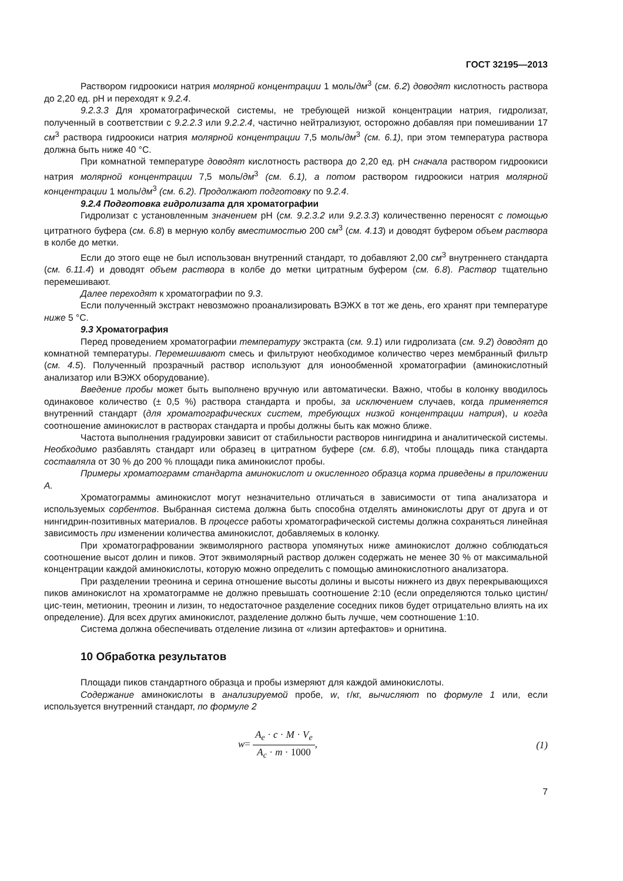ГОСТ 32195—2013
Раствором гидроокиси натрия молярной концентрации 1 моль/дм<sup>3</sup> (см. 6.2) доводят кислотность раствора до 2,20 ед. pH и переходят к 9.2.4.
9.2.3.3 Для хроматографической системы, не требующей низкой концентрации натрия, гидролизат, полученный в соответствии с 9.2.2.3 или 9.2.2.4, частично нейтрализуют, осторожно добавляя при помешивании 17 см<sup>3</sup> раствора гидроокиси натрия молярной концентрации 7,5 моль/дм<sup>3</sup> (см. 6.1), при этом температура раствора должна быть ниже 40 °С.
При комнатной температуре доводят кислотность раствора до 2,20 ед. pH сначала раствором гидроокиси натрия молярной концентрации 7,5 моль/дм<sup>3</sup> (см. 6.1), а потом раствором гидроокиси натрия молярной концентрации 1 моль/дм<sup>3</sup> (см. 6.2). Продолжают подготовку по 9.2.4.
9.2.4 Подготовка гидролизата для хроматографии
Гидролизат с установленным значением pH (см. 9.2.3.2 или 9.2.3.3) количественно переносят с помощью цитратного буфера (см. 6.8) в мерную колбу вместимостью 200 см<sup>3</sup> (см. 4.13) и доводят буфером объем раствора в колбе до метки.
Если до этого еще не был использован внутренний стандарт, то добавляют 2,00 см<sup>3</sup> внутреннего стандарта (см. 6.11.4) и доводят объем раствора в колбе до метки цитратным буфером (см. 6.8). Раствор тщательно перемешивают.
Далее переходят к хроматографии по 9.3.
Если полученный экстракт невозможно проанализировать ВЭЖХ в тот же день, его хранят при температуре ниже 5 °С.
9.3 Хроматография
Перед проведением хроматографии температуру экстракта (см. 9.1) или гидролизата (см. 9.2) доводят до комнатной температуры. Перемешивают смесь и фильтруют необходимое количество через мембранный фильтр (см. 4.5). Полученный прозрачный раствор используют для ионообменной хроматографии (аминокислотный анализатор или ВЭЖХ оборудование).
Введение пробы может быть выполнено вручную или автоматически. Важно, чтобы в колонку вводилось одинаковое количество (± 0,5 %) раствора стандарта и пробы, за исключением случаев, когда применяется внутренний стандарт (для хроматографических систем, требующих низкой концентрации натрия), и когда соотношение аминокислот в растворах стандарта и пробы должны быть как можно ближе.
Частота выполнения градуировки зависит от стабильности растворов нингидрина и аналитической системы. Необходимо разбавлять стандарт или образец в цитратном буфере (см. 6.8), чтобы площадь пика стандарта составляла от 30 % до 200 % площади пика аминокислот пробы.
Примеры хроматограмм стандарта аминокислот и окисленного образца корма приведены в приложении А.
Хроматограммы аминокислот могут незначительно отличаться в зависимости от типа анализатора и используемых сорбентов. Выбранная система должна быть способна отделять аминокислоты друг от друга и от нингидрин-позитивных материалов. В процессе работы хроматографической системы должна сохраняться линейная зависимость при изменении количества аминокислот, добавляемых в колонку.
При хроматографровании эквимолярного раствора упомянутых ниже аминокислот должно соблюдаться соотношение высот долин и пиков. Этот эквимолярный раствор должен содержать не менее 30 % от максимальной концентрации каждой аминокислоты, которую можно определить с помощью аминокислотного анализатора.
При разделении треонина и серина отношение высоты долины и высоты нижнего из двух перекрывающихся пиков аминокислот на хроматограмме не должно превышать соотношение 2:10 (если определяются только цистин/цис-теин, метионин, треонин и лизин, то недостаточное разделение соседних пиков будет отрицательно влиять на их определение). Для всех других аминокислот, разделение должно быть лучше, чем соотношение 1:10.
Система должна обеспечивать отделение лизина от «лизин артефактов» и орнитина.
10 Обработка результатов
Площади пиков стандартного образца и пробы измеряют для каждой аминокислоты.
Содержание аминокислоты в анализируемой пробе, w, г/кг, вычисляют по формуле 1 или, если используется внутренний стандарт, по формуле 2
w= A<sub>e</sub> · c · M · V<sub>e</sub> A<sub>c</sub> · m · 1000,
(1)
7